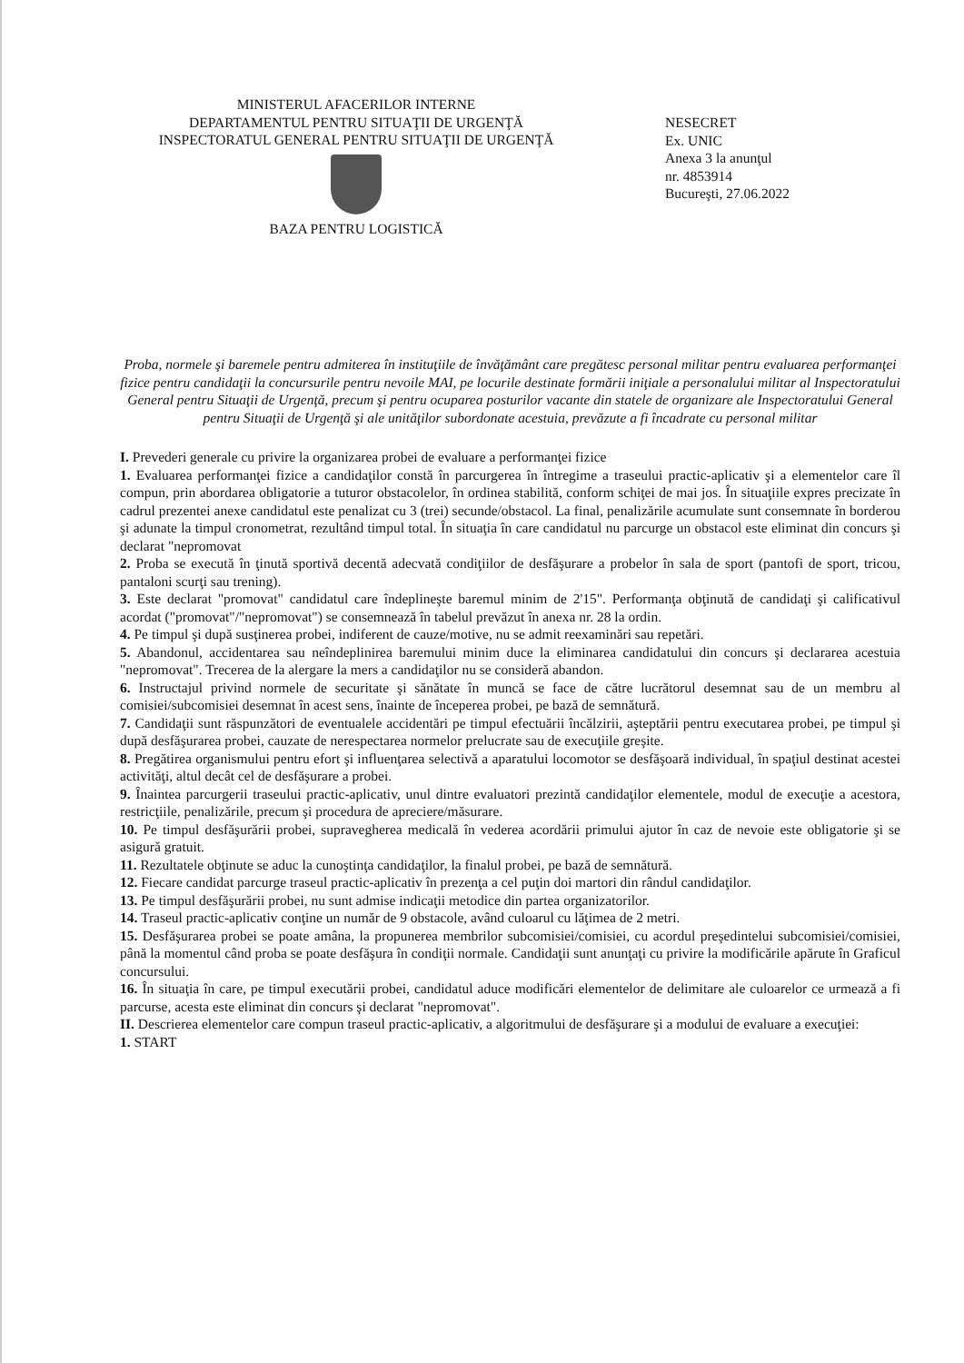MINISTERUL AFACERILOR INTERNE
DEPARTAMENTUL PENTRU SITUAŢII DE URGENŢĂ
INSPECTORATUL GENERAL PENTRU SITUAŢII DE URGENŢĂ
BAZA PENTRU LOGISTICĂ
NESECRET
Ex. UNIC
Anexa 3 la anunţul
nr. 4853914
Bucureşti, 27.06.2022
Proba, normele şi baremele pentru admiterea în instituţiile de învăţământ care pregătesc personal militar pentru evaluarea performanţei fizice pentru candidaţii la concursurile pentru nevoile MAI, pe locurile destinate formării iniţiale a personalului militar al Inspectoratului General pentru Situaţii de Urgenţă, precum şi pentru ocuparea posturilor vacante din statele de organizare ale Inspectoratului General pentru Situaţii de Urgenţă şi ale unităţilor subordonate acestuia, prevăzute a fi încadrate cu personal militar
I. Prevederi generale cu privire la organizarea probei de evaluare a performanţei fizice
1. Evaluarea performanţei fizice a candidaţilor constă în parcurgerea în întregime a traseului practic-aplicativ şi a elementelor care îl compun, prin abordarea obligatorie a tuturor obstacolelor, în ordinea stabilită, conform schiţei de mai jos. În situaţiile expres precizate în cadrul prezentei anexe candidatul este penalizat cu 3 (trei) secunde/obstacol. La final, penalizările acumulate sunt consemnate în borderou şi adunate la timpul cronometrat, rezultând timpul total. În situaţia în care candidatul nu parcurge un obstacol este eliminat din concurs şi declarat "nepromovat
2. Proba se execută în ţinută sportivă decentă adecvată condiţiilor de desfăşurare a probelor în sala de sport (pantofi de sport, tricou, pantaloni scurţi sau trening).
3. Este declarat "promovat" candidatul care îndeplineşte baremul minim de 2'15". Performanţa obţinută de candidaţi şi calificativul acordat ("promovat"/"nepromovat") se consemnează în tabelul prevăzut în anexa nr. 28 la ordin.
4. Pe timpul şi după susţinerea probei, indiferent de cauze/motive, nu se admit reexaminări sau repetări.
5. Abandonul, accidentarea sau neîndeplinirea baremului minim duce la eliminarea candidatului din concurs şi declararea acestuia "nepromovat". Trecerea de la alergare la mers a candidaţilor nu se consideră abandon.
6. Instructajul privind normele de securitate şi sănătate în muncă se face de către lucrătorul desemnat sau de un membru al comisiei/subcomisiei desemnat în acest sens, înainte de începerea probei, pe bază de semnătură.
7. Candidaţii sunt răspunzători de eventualele accidentări pe timpul efectuării încălzirii, aşteptării pentru executarea probei, pe timpul şi după desfăşurarea probei, cauzate de nerespectarea normelor prelucrate sau de execuţiile greşite.
8. Pregătirea organismului pentru efort şi influenţarea selectivă a aparatului locomotor se desfăşoară individual, în spaţiul destinat acestei activităţi, altul decât cel de desfăşurare a probei.
9. Înaintea parcurgerii traseului practic-aplicativ, unul dintre evaluatori prezintă candidaţilor elementele, modul de execuţie a acestora, restricţiile, penalizările, precum şi procedura de apreciere/măsurare.
10. Pe timpul desfăşurării probei, supravegherea medicală în vederea acordării primului ajutor în caz de nevoie este obligatorie şi se asigură gratuit.
11. Rezultatele obţinute se aduc la cunoştinţa candidaţilor, la finalul probei, pe bază de semnătură.
12. Fiecare candidat parcurge traseul practic-aplicativ în prezenţa a cel puţin doi martori din rândul candidaţilor.
13. Pe timpul desfăşurării probei, nu sunt admise indicaţii metodice din partea organizatorilor.
14. Traseul practic-aplicativ conţine un număr de 9 obstacole, având culoarul cu lăţimea de 2 metri.
15. Desfăşurarea probei se poate amâna, la propunerea membrilor subcomisiei/comisiei, cu acordul preşedintelui subcomisiei/comisiei, până la momentul când proba se poate desfăşura în condiţii normale. Candidaţii sunt anunţaţi cu privire la modificările apărute în Graficul concursului.
16. În situaţia în care, pe timpul executării probei, candidatul aduce modificări elementelor de delimitare ale culoarelor ce urmează a fi parcurse, acesta este eliminat din concurs şi declarat "nepromovat".
II. Descrierea elementelor care compun traseul practic-aplicativ, a algoritmului de desfăşurare şi a modului de evaluare a execuţiei:
1. START